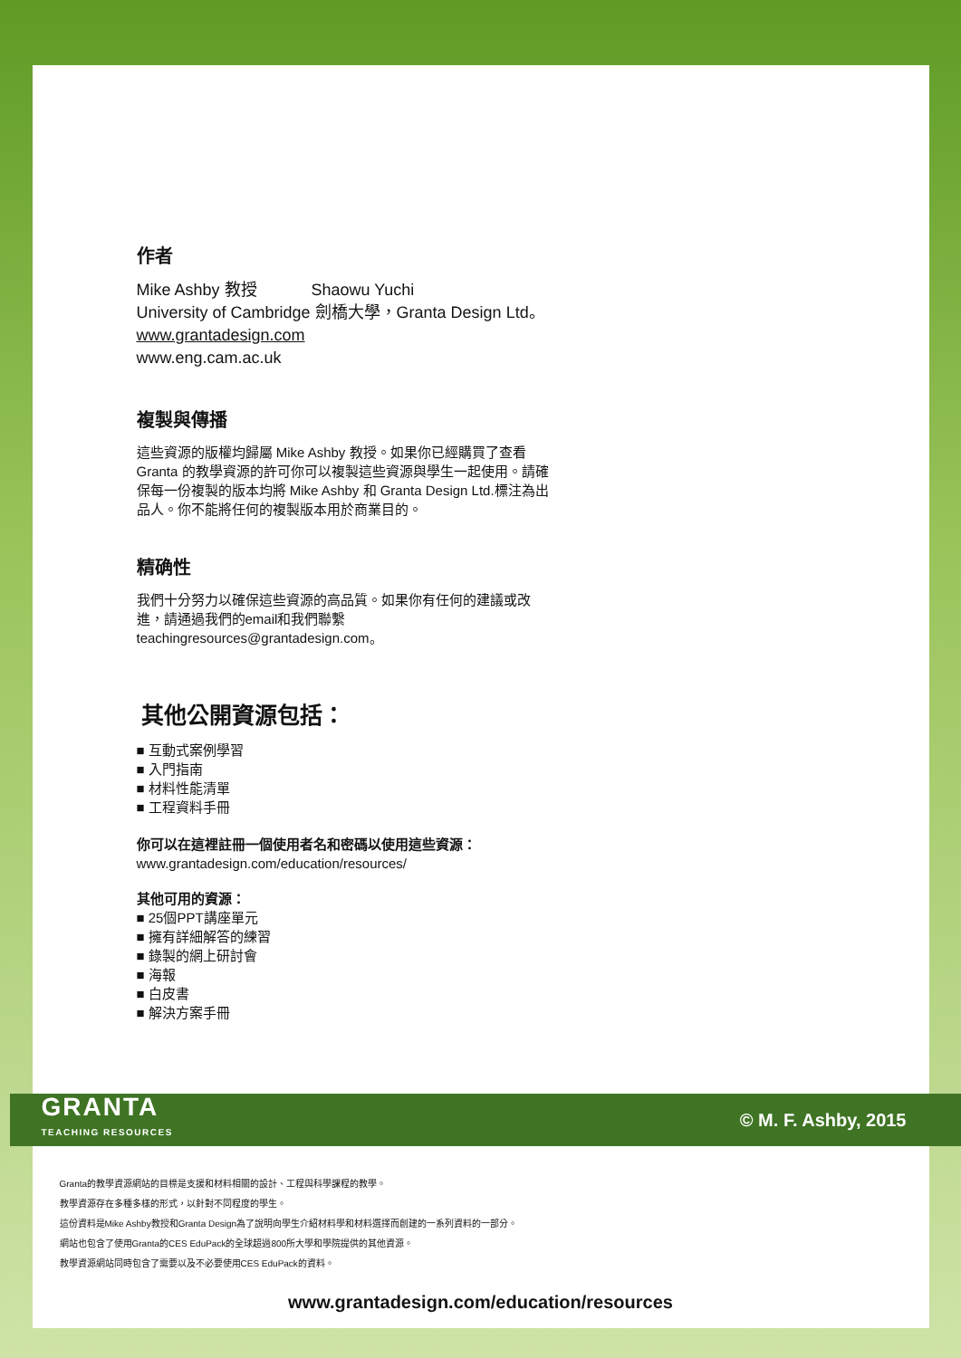作者
Mike Ashby 教授 Shaowu Yuchi
University of Cambridge 劍橋大學，Granta Design Ltd。
www.grantadesign.com
www.eng.cam.ac.uk
複製與傳播
這些資源的版權均歸屬 Mike Ashby 教授。如果你已經購買了查看 Granta 的教學資源的許可你可以複製這些資源與學生一起使用。請確保每一份複製的版本均將 Mike Ashby 和 Granta Design Ltd.標注為出品人。你不能將任何的複製版本用於商業目的。
精确性
我們十分努力以確保這些資源的高品質。如果你有任何的建議或改進，請通過我們的email和我們聯繫teachingresources@grantadesign.com。
其他公開資源包括：
■ 互動式案例學習
■ 入門指南
■ 材料性能清單
■ 工程資料手冊
你可以在這裡註冊一個使用者名和密碼以使用這些資源：
www.grantadesign.com/education/resources/
其他可用的資源：
■ 25個PPT講座單元
■ 擁有詳細解答的練習
■ 錄製的網上研討會
■ 海報
■ 白皮書
■ 解決方案手冊
GRANTA
TEACHING RESOURCES
© M. F. Ashby, 2015
Granta的教學資源網站的目標是支援和材料相關的設計、工程與科學課程的教學。
教學資源存在多種多樣的形式，以針對不同程度的學生。
這份資料是Mike Ashby教授和Granta Design為了說明向學生介紹材料學和材料選擇而創建的一系列資料的一部分。
網站也包含了使用Granta的CES EduPack的全球超過800所大學和學院提供的其他資源。
教學資源網站同時包含了需要以及不必要使用CES EduPack的資料。
www.grantadesign.com/education/resources